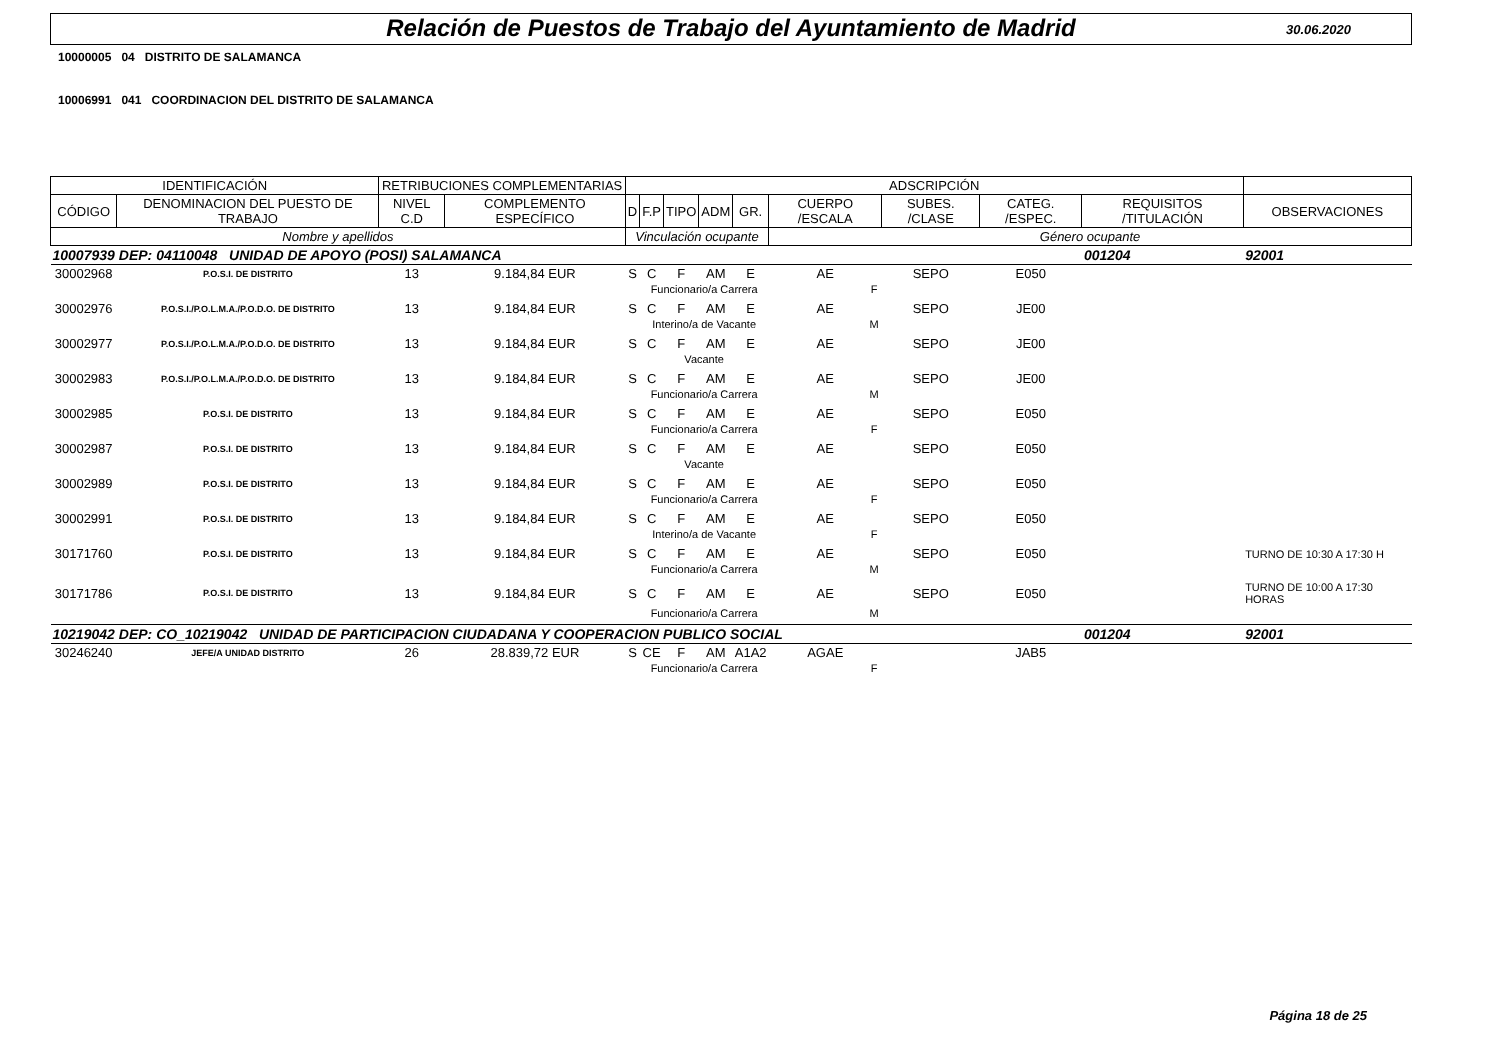Relación de Puestos de Trabajo del Ayuntamiento de Madrid
30.06.2020
10000005 04 DISTRITO DE SALAMANCA
10006991 041 COORDINACION DEL DISTRITO DE SALAMANCA
| IDENTIFICACIÓN | | RETRIBUCIONES COMPLEMENTARIAS | | ADSCRIPCIÓN | | | | | | | | | |
| --- | --- | --- | --- | --- | --- | --- | --- | --- | --- | --- | --- | --- | --- |
| CÓDIGO | DENOMINACION DEL PUESTO DE TRABAJO | NIVEL C.D | COMPLEMENTO ESPECÍFICO | D | F.P | TIPO | ADM | GR. | CUERPO /ESCALA | SUBES. /CLASE | CATEG. /ESPEC. | REQUISITOS /TITULACIÓN | OBSERVACIONES |
| Nombre y apellidos | | | | Vinculación ocupante | | | | | Género ocupante | | | | |
| 10007939 | DEP: 04110048 UNIDAD DE APOYO (POSI) SALAMANCA | | | | | | | | | | | 001204 | 92001 |
| 30002968 | P.O.S.I. DE DISTRITO | 13 | 9.184,84 EUR | S | C | F | AM | E | AE | SEPO | E050 | | |
| | | | | | Funcionario/a Carrera | | | | F | | | | |
| 30002976 | P.O.S.I./P.O.L.M.A./P.O.D.O. DE DISTRITO | 13 | 9.184,84 EUR | S | C | F | AM | E | AE | SEPO | JE00 | | |
| | | | | | Interino/a de Vacante | | | | M | | | | |
| 30002977 | P.O.S.I./P.O.L.M.A./P.O.D.O. DE DISTRITO | 13 | 9.184,84 EUR | S | C | F | AM | E | AE | SEPO | JE00 | | |
| | | | | | Vacante | | | | | | | | |
| 30002983 | P.O.S.I./P.O.L.M.A./P.O.D.O. DE DISTRITO | 13 | 9.184,84 EUR | S | C | F | AM | E | AE | SEPO | JE00 | | |
| | | | | | Funcionario/a Carrera | | | | M | | | | |
| 30002985 | P.O.S.I. DE DISTRITO | 13 | 9.184,84 EUR | S | C | F | AM | E | AE | SEPO | E050 | | |
| | | | | | Funcionario/a Carrera | | | | F | | | | |
| 30002987 | P.O.S.I. DE DISTRITO | 13 | 9.184,84 EUR | S | C | F | AM | E | AE | SEPO | E050 | | |
| | | | | | Vacante | | | | | | | | |
| 30002989 | P.O.S.I. DE DISTRITO | 13 | 9.184,84 EUR | S | C | F | AM | E | AE | SEPO | E050 | | |
| | | | | | Funcionario/a Carrera | | | | F | | | | |
| 30002991 | P.O.S.I. DE DISTRITO | 13 | 9.184,84 EUR | S | C | F | AM | E | AE | SEPO | E050 | | |
| | | | | | Interino/a de Vacante | | | | F | | | | |
| 30171760 | P.O.S.I. DE DISTRITO | 13 | 9.184,84 EUR | S | C | F | AM | E | AE | SEPO | E050 | | TURNO DE 10:30 A 17:30 H |
| | | | | | Funcionario/a Carrera | | | | M | | | | |
| 30171786 | P.O.S.I. DE DISTRITO | 13 | 9.184,84 EUR | S | C | F | AM | E | AE | SEPO | E050 | | TURNO DE 10:00 A 17:30 HORAS |
| | | | | | Funcionario/a Carrera | | | | M | | | | |
| 10219042 | DEP: CO_10219042 UNIDAD DE PARTICIPACION CIUDADANA Y COOPERACION PUBLICO SOCIAL | | | | | | | | | | | 001204 | 92001 |
| 30246240 | JEFE/A UNIDAD DISTRITO | 26 | 28.839,72 EUR | S | CE | F | AM | A1A2 | AGAE | | JAB5 | | |
| | | | | | Funcionario/a Carrera | | | | F | | | | |
Página 18 de 25